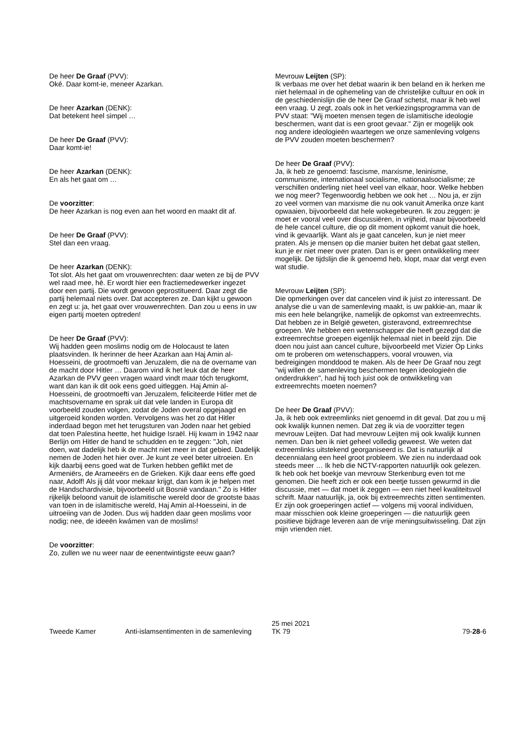De heer De Graaf (PVV):
Oké. Daar komt-ie, meneer Azarkan.
De heer Azarkan (DENK):
Dat betekent heel simpel …
De heer De Graaf (PVV):
Daar komt-ie!
De heer Azarkan (DENK):
En als het gaat om …
De voorzitter:
De heer Azarkan is nog even aan het woord en maakt dit af.
De heer De Graaf (PVV):
Stel dan een vraag.
De heer Azarkan (DENK):
Tot slot. Als het gaat om vrouwenrechten: daar weten ze bij de PVV wel raad mee, hè. Er wordt hier een fractiemedewerker ingezet door een partij. Die wordt gewoon geprostitueerd. Daar zegt die partij helemaal niets over. Dat accepteren ze. Dan kijkt u gewoon en zegt u: ja, het gaat over vrouwenrechten. Dan zou u eens in uw eigen partij moeten optreden!
De heer De Graaf (PVV):
Wij hadden geen moslims nodig om de Holocaust te laten plaatsvinden. Ik herinner de heer Azarkan aan Haj Amin al-Hoesseini, de grootmoefti van Jeruzalem, die na de overname van de macht door Hitler … Daarom vind ik het leuk dat de heer Azarkan de PVV geen vragen waard vindt maar tóch terugkomt, want dan kan ik dit ook eens goed uitleggen. Haj Amin al-Hoesseini, de grootmoefti van Jeruzalem, feliciteerde Hitler met de machtsovername en sprak uit dat vele landen in Europa dit voorbeeld zouden volgen, zodat de Joden overal opgejaagd en uitgeroeid konden worden. Vervolgens was het zo dat Hitler inderdaad begon met het terugsturen van Joden naar het gebied dat toen Palestina heette, het huidige Israël. Hij kwam in 1942 naar Berlijn om Hitler de hand te schudden en te zeggen: "Joh, niet doen, wat dadelijk heb ik de macht niet meer in dat gebied. Dadelijk nemen de Joden het hier over. Je kunt ze veel beter uitroeien. En kijk daarbij eens goed wat de Turken hebben geflikt met de Armeniërs, de Arameeërs en de Grieken. Kijk daar eens effe goed naar, Adolf! Als jij dát voor mekaar krijgt, dan kom ik je helpen met de Handschardivisie, bijvoorbeeld uit Bosnië vandaan." Zo is Hitler rijkelijk beloond vanuit de islamitische wereld door de grootste baas van toen in de islamitische wereld, Haj Amin al-Hoesseini, in de uitroeiing van de Joden. Dus wij hadden daar geen moslims voor nodig; nee, de ideeën kwámen van de moslims!
De voorzitter:
Zo, zullen we nu weer naar de eenentwintigste eeuw gaan?
Mevrouw Leijten (SP):
Ik verbaas me over het debat waarin ik ben beland en ik herken me niet helemaal in de ophemeling van de christelijke cultuur en ook in de geschiedenislijn die de heer De Graaf schetst, maar ik heb wel een vraag. U zegt, zoals ook in het verkiezingsprogramma van de PVV staat: "Wij moeten mensen tegen de islamitische ideologie beschermen, want dat is een groot gevaar." Zijn er mogelijk ook nog andere ideologieën waartegen we onze samenleving volgens de PVV zouden moeten beschermen?
De heer De Graaf (PVV):
Ja, ik heb ze genoemd: fascisme, marxisme, leninisme, communisme, internationaal socialisme, nationaalsocialisme; ze verschillen onderling niet heel veel van elkaar, hoor. Welke hebben we nog meer? Tegenwoordig hebben we ook het … Nou ja, er zijn zo veel vormen van marxisme die nu ook vanuit Amerika onze kant opwaaien, bijvoorbeeld dat hele wokegebeuren. Ik zou zeggen: je moet er vooral veel over discussiëren, in vrijheid, maar bijvoorbeeld de hele cancel culture, die op dit moment opkomt vanuit die hoek, vind ik gevaarlijk. Want als je gaat cancelen, kun je niet meer praten. Als je mensen op die manier buiten het debat gaat stellen, kun je er niet meer over praten. Dan is er geen ontwikkeling meer mogelijk. De tijdslijn die ik genoemd heb, klopt, maar dat vergt even wat studie.
Mevrouw Leijten (SP):
Die opmerkingen over dat cancelen vind ik juist zo interessant. De analyse die u van de samenleving maakt, is uw pakkie-an, maar ik mis een hele belangrijke, namelijk de opkomst van extreemrechts. Dat hebben ze in België geweten, gisteravond, extreemrechtse groepen. We hebben een wetenschapper die heeft gezegd dat die extreemrechtse groepen eigenlijk helemaal niet in beeld zijn. Die doen nou juist aan cancel culture, bijvoorbeeld met Vizier Op Links om te proberen om wetenschappers, vooral vrouwen, via bedreigingen monddood te maken. Als de heer De Graaf nou zegt "wij willen de samenleving beschermen tegen ideologieën die onderdrukken", had hij toch juist ook de ontwikkeling van extreemrechts moeten noemen?
De heer De Graaf (PVV):
Ja, ik heb ook extreemlinks niet genoemd in dit geval. Dat zou u mij ook kwalijk kunnen nemen. Dat zeg ik via de voorzitter tegen mevrouw Leijten. Dat had mevrouw Leijten mij ook kwalijk kunnen nemen. Dan ben ik niet geheel volledig geweest. We weten dat extreemlinks uitstekend georganiseerd is. Dat is natuurlijk al decennialang een heel groot probleem. We zien nu inderdaad ook steeds meer … Ik heb die NCTV-rapporten natuurlijk ook gelezen. Ik heb ook het boekje van mevrouw Sterkenburg even tot me genomen. Die heeft zich er ook een beetje tussen gewurmd in die discussie, met — dat moet ik zeggen — een niet heel kwaliteitsvol schrift. Maar natuurlijk, ja, ook bij extreemrechts zitten sentimenten. Er zijn ook groeperingen actief — volgens mij vooral individuen, maar misschien ook kleine groeperingen — die natuurlijk geen positieve bijdrage leveren aan de vrije meningsuitwisseling. Dat zijn mijn vrienden niet.
Tweede Kamer Anti-islamsentimenten in de samenleving
25 mei 2021
TK 79
79-28-6